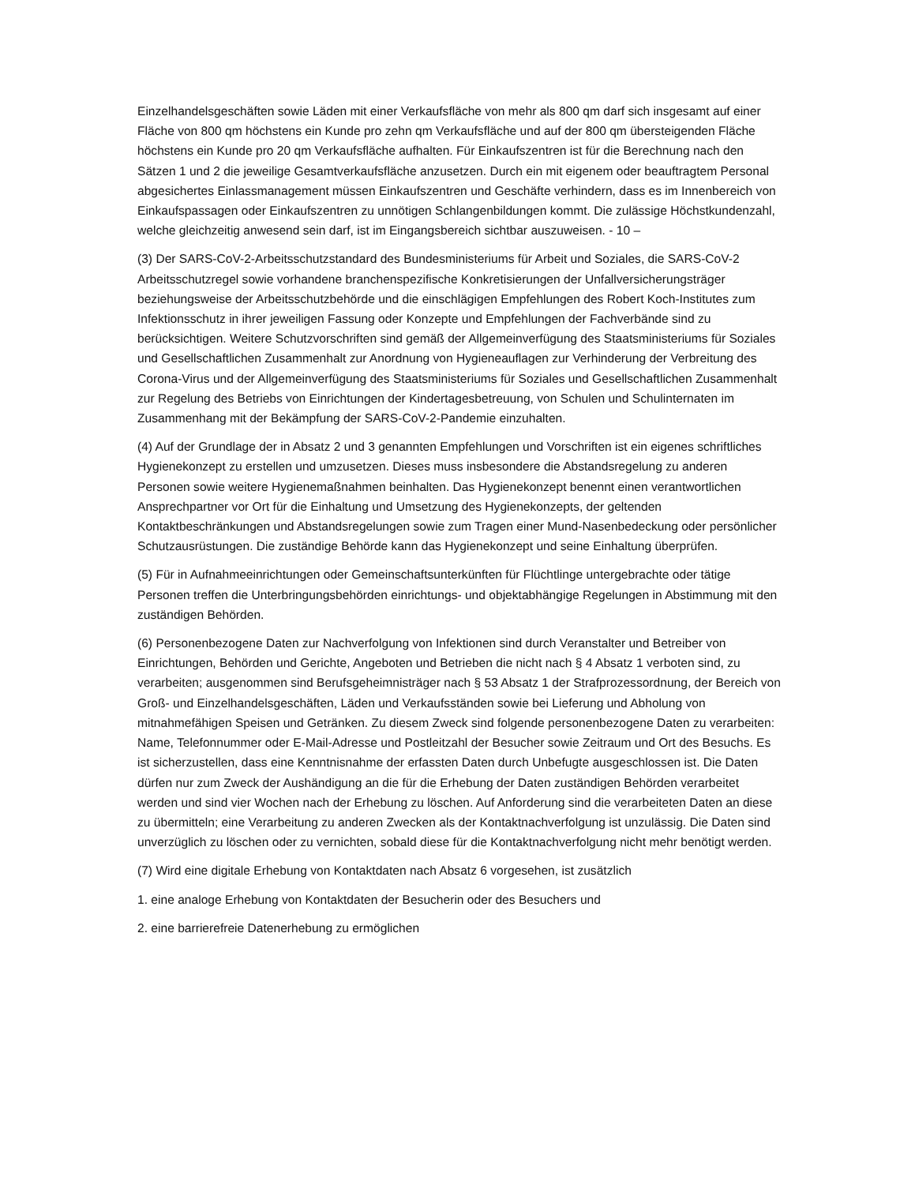Einzelhandelsgeschäften sowie Läden mit einer Verkaufsfläche von mehr als 800 qm darf sich insgesamt auf einer Fläche von 800 qm höchstens ein Kunde pro zehn qm Verkaufsfläche und auf der 800 qm übersteigenden Fläche höchstens ein Kunde pro 20 qm Verkaufsfläche aufhalten. Für Einkaufszentren ist für die Berechnung nach den Sätzen 1 und 2 die jeweilige Gesamtverkaufsfläche anzusetzen. Durch ein mit eigenem oder beauftragtem Personal abgesichertes Einlassmanagement müssen Einkaufszentren und Geschäfte verhindern, dass es im Innenbereich von Einkaufspassagen oder Einkaufszentren zu unnötigen Schlangenbildungen kommt. Die zulässige Höchstkundenzahl, welche gleichzeitig anwesend sein darf, ist im Eingangsbereich sichtbar auszuweisen. - 10 –
(3) Der SARS-CoV-2-Arbeitsschutzstandard des Bundesministeriums für Arbeit und Soziales, die SARS-CoV-2 Arbeitsschutzregel sowie vorhandene branchenspezifische Konkretisierungen der Unfallversicherungsträger beziehungsweise der Arbeitsschutzbehörde und die einschlägigen Empfehlungen des Robert Koch-Institutes zum Infektionsschutz in ihrer jeweiligen Fassung oder Konzepte und Empfehlungen der Fachverbände sind zu berücksichtigen. Weitere Schutzvorschriften sind gemäß der Allgemeinverfügung des Staatsministeriums für Soziales und Gesellschaftlichen Zusammenhalt zur Anordnung von Hygieneauflagen zur Verhinderung der Verbreitung des Corona-Virus und der Allgemeinverfügung des Staatsministeriums für Soziales und Gesellschaftlichen Zusammenhalt zur Regelung des Betriebs von Einrichtungen der Kindertagesbetreuung, von Schulen und Schulinternaten im Zusammenhang mit der Bekämpfung der SARS-CoV-2-Pandemie einzuhalten.
(4) Auf der Grundlage der in Absatz 2 und 3 genannten Empfehlungen und Vorschriften ist ein eigenes schriftliches Hygienekonzept zu erstellen und umzusetzen. Dieses muss insbesondere die Abstandsregelung zu anderen Personen sowie weitere Hygienemaßnahmen beinhalten. Das Hygienekonzept benennt einen verantwortlichen Ansprechpartner vor Ort für die Einhaltung und Umsetzung des Hygienekonzepts, der geltenden Kontaktbeschränkungen und Abstandsregelungen sowie zum Tragen einer Mund-Nasenbedeckung oder persönlicher Schutzausrüstungen. Die zuständige Behörde kann das Hygienekonzept und seine Einhaltung überprüfen.
(5) Für in Aufnahmeeinrichtungen oder Gemeinschaftsunterkünften für Flüchtlinge untergebrachte oder tätige Personen treffen die Unterbringungsbehörden einrichtungs- und objektabhängige Regelungen in Abstimmung mit den zuständigen Behörden.
(6) Personenbezogene Daten zur Nachverfolgung von Infektionen sind durch Veranstalter und Betreiber von Einrichtungen, Behörden und Gerichte, Angeboten und Betrieben die nicht nach § 4 Absatz 1 verboten sind, zu verarbeiten; ausgenommen sind Berufsgeheimnisträger nach § 53 Absatz 1 der Strafprozessordnung, der Bereich von Groß- und Einzelhandelsgeschäften, Läden und Verkaufsständen sowie bei Lieferung und Abholung von mitnahmefähigen Speisen und Getränken. Zu diesem Zweck sind folgende personenbezogene Daten zu verarbeiten: Name, Telefonnummer oder E-Mail-Adresse und Postleitzahl der Besucher sowie Zeitraum und Ort des Besuchs. Es ist sicherzustellen, dass eine Kenntnisnahme der erfassten Daten durch Unbefugte ausgeschlossen ist. Die Daten dürfen nur zum Zweck der Aushändigung an die für die Erhebung der Daten zuständigen Behörden verarbeitet werden und sind vier Wochen nach der Erhebung zu löschen. Auf Anforderung sind die verarbeiteten Daten an diese zu übermitteln; eine Verarbeitung zu anderen Zwecken als der Kontaktnachverfolgung ist unzulässig. Die Daten sind unverzüglich zu löschen oder zu vernichten, sobald diese für die Kontaktnachverfolgung nicht mehr benötigt werden.
(7) Wird eine digitale Erhebung von Kontaktdaten nach Absatz 6 vorgesehen, ist zusätzlich
1. eine analoge Erhebung von Kontaktdaten der Besucherin oder des Besuchers und
2. eine barrierefreie Datenerhebung zu ermöglichen